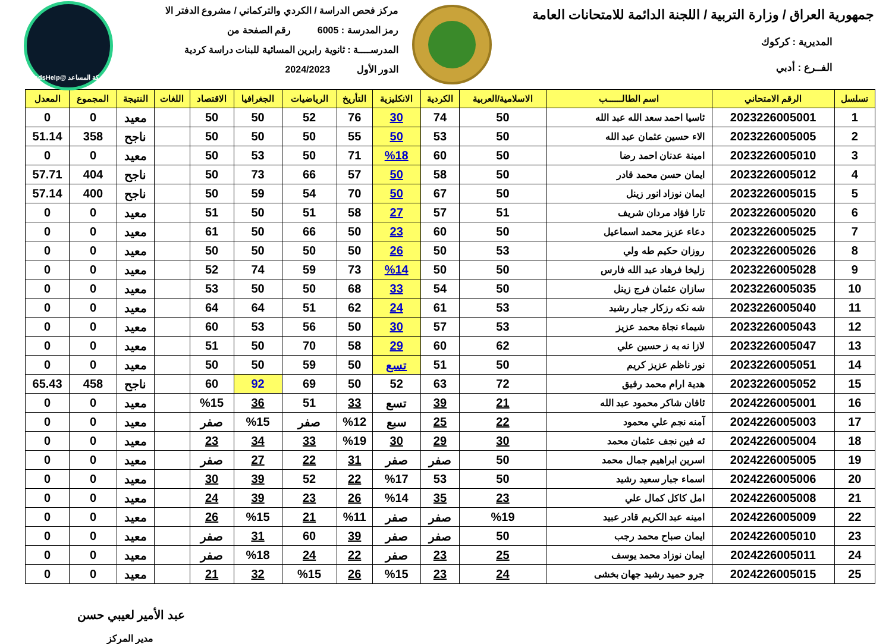جمهورية العراق / وزارة التربية / اللجنة الدائمة للامتحانات العامة
المديرية : كركوك
الفــرع : أدبي
مركز فحص الدراسة / الكردي والتركماني / مشروع الدفتر الا
رمز المدرسة : 6005 رقم الصفحة من
المدرســــة : ثانوية رابرين المسائية للبنات دراسة كردية
الدور الأول 2024/2023
شبكة المساعد @SadsHelp
| تسلسل | الرقم الامتحاني | اسم الطالــــــب | الاسلامية/العربية | الكردية | الانكليزية | التأريخ | الرياضيات | الجغرافيا | الاقتصاد | اللغات | النتيجة | المجموع | المعدل |
| --- | --- | --- | --- | --- | --- | --- | --- | --- | --- | --- | --- | --- | --- |
| 1 | 2023226005001 | ئاسيا احمد سعد الله عبد الله | 50 | 74 | 30 | 76 | 52 | 50 | 50 | | معيد | 0 | 0 |
| 2 | 2023226005005 | الاء حسين عثمان عبد الله | 50 | 53 | 50 | 55 | 50 | 50 | 50 | | ناجح | 358 | 51.14 |
| 3 | 2023226005010 | امينة عدنان احمد رضا | 50 | 60 | %18 | 71 | 50 | 53 | 50 | | معيد | 0 | 0 |
| 4 | 2023226005012 | ايمان حسن محمد قادر | 50 | 58 | 50 | 57 | 66 | 73 | 50 | | ناجح | 404 | 57.71 |
| 5 | 2023226005015 | ايمان نوزاد انور زينل | 50 | 67 | 50 | 70 | 54 | 59 | 50 | | ناجح | 400 | 57.14 |
| 6 | 2023226005020 | تارا فؤاد مردان شريف | 51 | 57 | 27 | 58 | 51 | 50 | 51 | | معيد | 0 | 0 |
| 7 | 2023226005025 | دعاء عزيز محمد اسماعيل | 50 | 60 | 23 | 50 | 66 | 50 | 61 | | معيد | 0 | 0 |
| 8 | 2023226005026 | روزان حكيم طه ولي | 53 | 50 | 26 | 50 | 50 | 50 | 50 | | معيد | 0 | 0 |
| 9 | 2023226005028 | زليخا فرهاد عبد الله فارس | 50 | 50 | %14 | 73 | 59 | 74 | 52 | | معيد | 0 | 0 |
| 10 | 2023226005035 | سازان عثمان فرج زينل | 50 | 54 | 33 | 68 | 50 | 50 | 53 | | معيد | 0 | 0 |
| 11 | 2023226005040 | شه نكه رزكار جبار رشيد | 53 | 61 | 24 | 62 | 51 | 64 | 64 | | معيد | 0 | 0 |
| 12 | 2023226005043 | شيماء نجاة محمد عزيز | 53 | 57 | 30 | 50 | 56 | 53 | 60 | | معيد | 0 | 0 |
| 13 | 2023226005047 | لازا نه به ز حسين علي | 62 | 60 | 29 | 58 | 70 | 50 | 51 | | معيد | 0 | 0 |
| 14 | 2023226005051 | نور ناظم عزيز كريم | 50 | 51 | تسع | 50 | 59 | 50 | 50 | | معيد | 0 | 0 |
| 15 | 2023226005052 | هدية ارام محمد رفيق | 72 | 63 | 52 | 50 | 69 | 92 | 60 | | ناجح | 458 | 65.43 |
| 16 | 2024226005001 | ئافان شاكر محمود عبد الله | 21 | 39 | تسع | 33 | 51 | 36 | %15 | | معيد | 0 | 0 |
| 17 | 2024226005003 | آمنه نجم علي محمود | 22 | 25 | سبع | %12 | صفر | %15 | صفر | | معيد | 0 | 0 |
| 18 | 2024226005004 | ئه فين نجف عثمان محمد | 30 | 29 | 30 | %19 | 33 | 34 | 23 | | معيد | 0 | 0 |
| 19 | 2024226005005 | اسرين ابراهيم جمال محمد | 50 | صفر | صفر | 31 | 22 | 27 | صفر | | معيد | 0 | 0 |
| 20 | 2024226005006 | اسماء جبار سعيد رشيد | 50 | 53 | %17 | 22 | 52 | 39 | 30 | | معيد | 0 | 0 |
| 21 | 2024226005008 | امل كاكل كمال علي | 23 | 35 | %14 | 26 | 23 | 39 | 24 | | معيد | 0 | 0 |
| 22 | 2024226005009 | امينه عبد الكريم قادر عبيد | %19 | صفر | صفر | %11 | 21 | %15 | 26 | | معيد | 0 | 0 |
| 23 | 2024226005010 | ايمان صباح محمد رجب | 50 | صفر | صفر | 39 | 60 | 31 | صفر | | معيد | 0 | 0 |
| 24 | 2024226005011 | ايمان نوزاد محمد يوسف | 25 | 23 | صفر | 22 | 24 | %18 | صفر | | معيد | 0 | 0 |
| 25 | 2024226005015 | جرو حميد رشيد جهان بخشى | 24 | 23 | %15 | 26 | %15 | 32 | 21 | | معيد | 0 | 0 |
عبد الأمير لعيبي حسن
مدير المركز